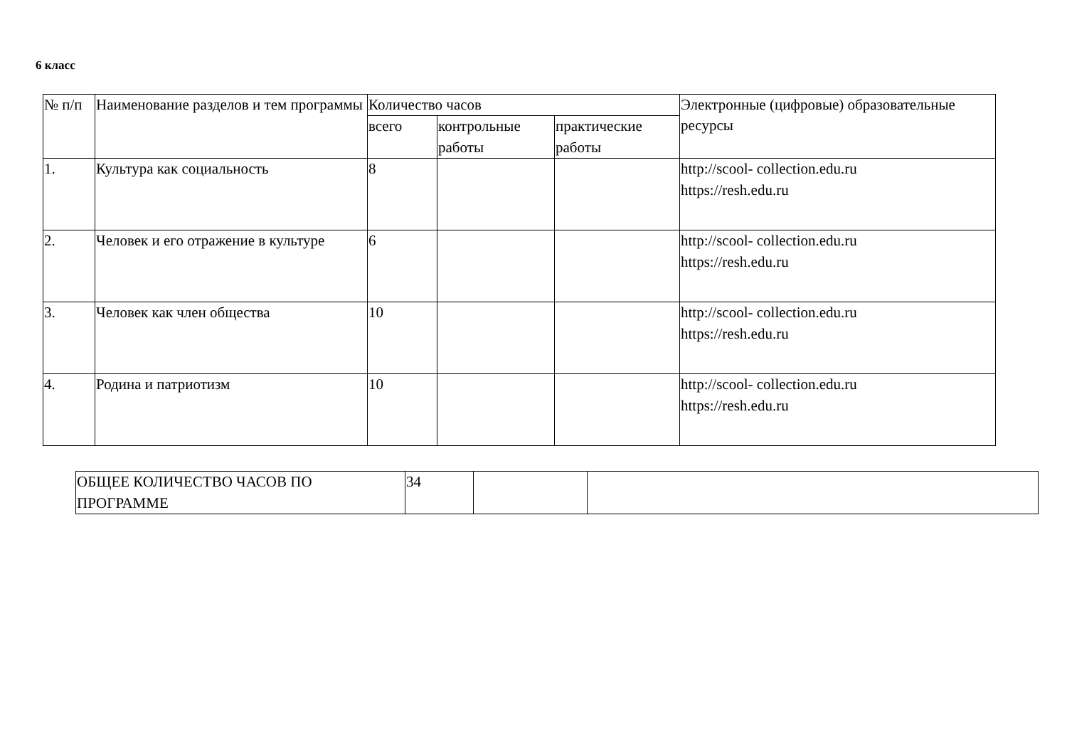6 класс
| № п/п | Наименование разделов и тем программы | Количество часов | | | Электронные (цифровые) образовательные ресурсы |
| --- | --- | --- | --- | --- | --- |
| | | всего | контрольные работы | практические работы | |
| 1. | Культура как социальность | 8 | | | http://scool- collection.edu.ru https://resh.edu.ru |
| 2. | Человек и его отражение в культуре | 6 | | | http://scool- collection.edu.ru https://resh.edu.ru |
| 3. | Человек как член общества | 10 | | | http://scool- collection.edu.ru https://resh.edu.ru |
| 4. | Родина и патриотизм | 10 | | | http://scool- collection.edu.ru https://resh.edu.ru |
| ОБЩЕЕ КОЛИЧЕСТВО ЧАСОВ ПО ПРОГРАММЕ | 34 | | |